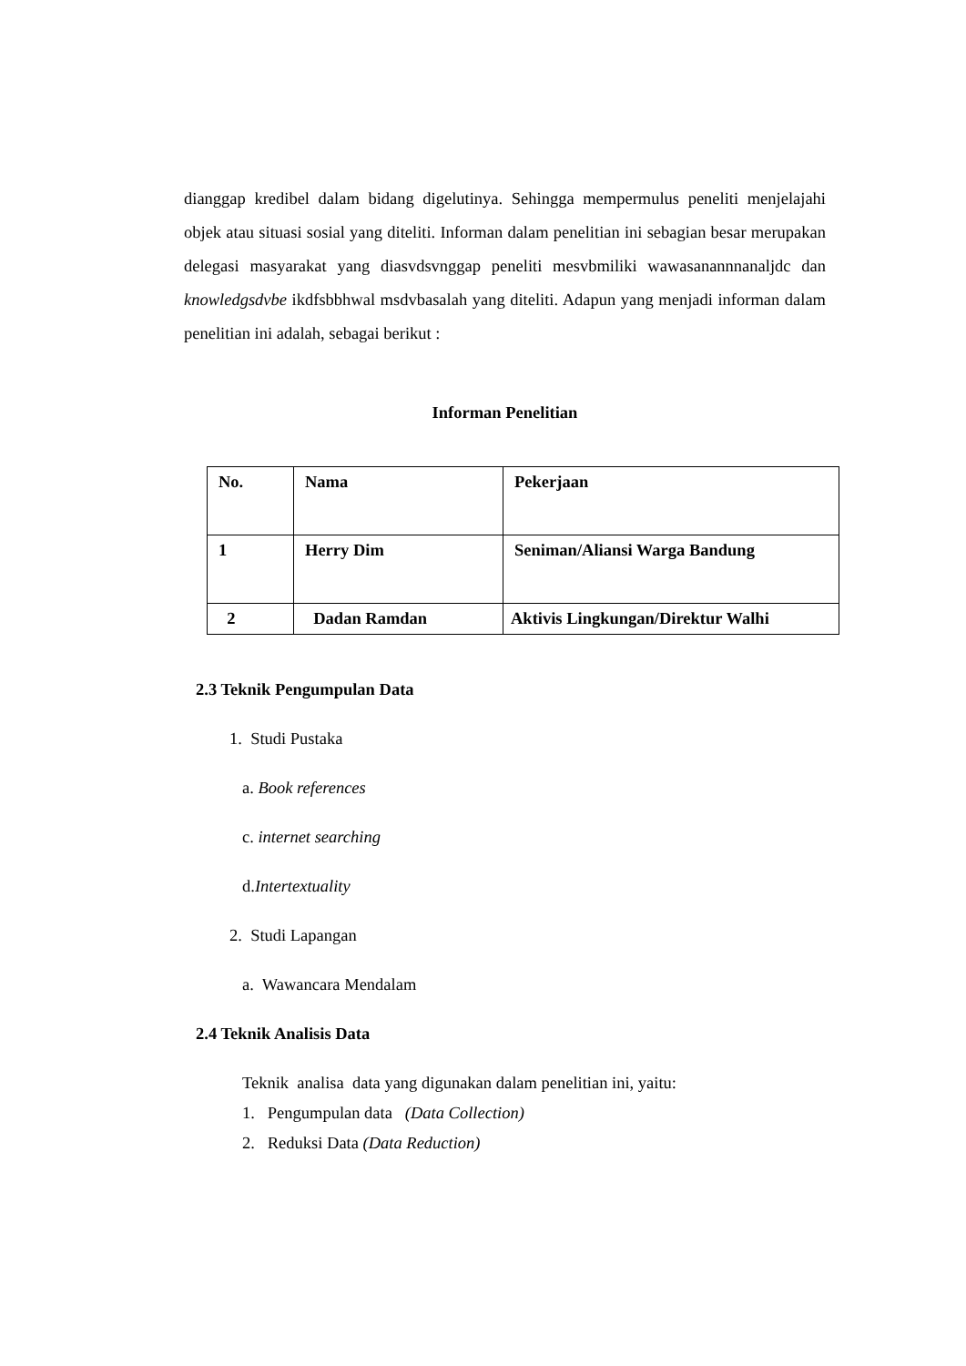dianggap kredibel dalam bidang digelutinya. Sehingga mempermulus peneliti menjelajahi objek atau situasi sosial yang diteliti. Informan dalam penelitian ini sebagian besar merupakan delegasi masyarakat yang diasvdsvnggap peneliti mesvbmiliki wawasanannnanaljdc dan knowledgsdvbe ikdfsbbhwal msdvbasalah yang diteliti. Adapun yang menjadi informan dalam penelitian ini adalah, sebagai berikut :
Informan Penelitian
| No. | Nama | Pekerjaan |
| 1 | Herry Dim | Seniman/Aliansi Warga Bandung |
| 2 | Dadan Ramdan | Aktivis Lingkungan/Direktur Walhi |
2.3 Teknik Pengumpulan Data
1. Studi Pustaka
a. Book references
c. internet searching
d.Intertextuality
2. Studi Lapangan
a. Wawancara Mendalam
2.4 Teknik Analisis Data
Teknik analisa data yang digunakan dalam penelitian ini, yaitu:
1. Pengumpulan data (Data Collection)
2. Reduksi Data (Data Reduction)